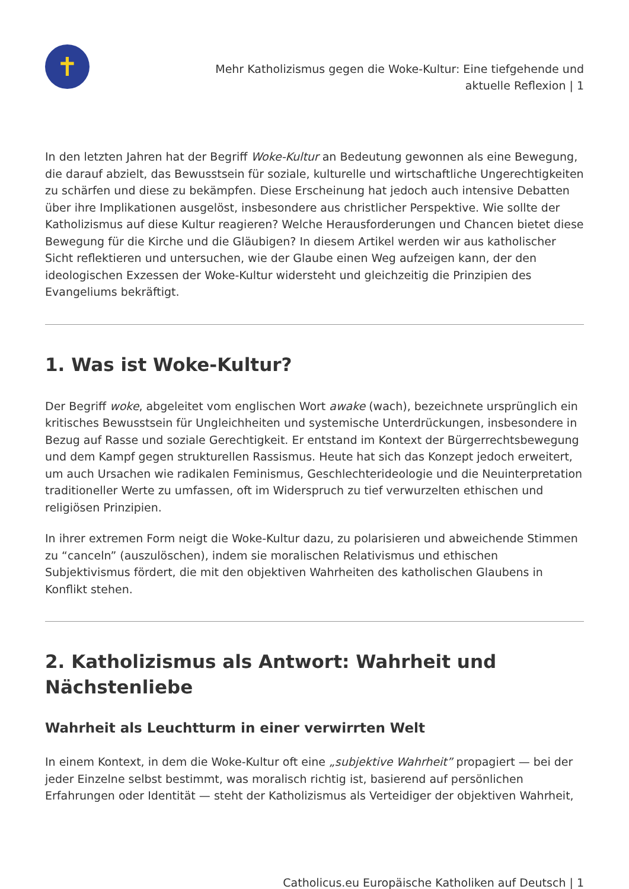✝
Mehr Katholizismus gegen die Woke-Kultur: Eine tiefgehende und
aktuelle Reflexion | 1
In den letzten Jahren hat der Begriff Woke-Kultur an Bedeutung gewonnen als eine Bewegung, die darauf abzielt, das Bewusstsein für soziale, kulturelle und wirtschaftliche Ungerechtigkeiten zu schärfen und diese zu bekämpfen. Diese Erscheinung hat jedoch auch intensive Debatten über ihre Implikationen ausgelöst, insbesondere aus christlicher Perspektive. Wie sollte der Katholizismus auf diese Kultur reagieren? Welche Herausforderungen und Chancen bietet diese Bewegung für die Kirche und die Gläubigen? In diesem Artikel werden wir aus katholischer Sicht reflektieren und untersuchen, wie der Glaube einen Weg aufzeigen kann, der den ideologischen Exzessen der Woke-Kultur widersteht und gleichzeitig die Prinzipien des Evangeliums bekräftigt.
1. Was ist Woke-Kultur?
Der Begriff woke, abgeleitet vom englischen Wort awake (wach), bezeichnete ursprünglich ein kritisches Bewusstsein für Ungleichheiten und systemische Unterdrückungen, insbesondere in Bezug auf Rasse und soziale Gerechtigkeit. Er entstand im Kontext der Bürgerrechtsbewegung und dem Kampf gegen strukturellen Rassismus. Heute hat sich das Konzept jedoch erweitert, um auch Ursachen wie radikalen Feminismus, Geschlechterideologie und die Neuinterpretation traditioneller Werte zu umfassen, oft im Widerspruch zu tief verwurzelten ethischen und religiösen Prinzipien.
In ihrer extremen Form neigt die Woke-Kultur dazu, zu polarisieren und abweichende Stimmen zu “canceln” (auszulöschen), indem sie moralischen Relativismus und ethischen Subjektivismus fördert, die mit den objektiven Wahrheiten des katholischen Glaubens in Konflikt stehen.
2. Katholizismus als Antwort: Wahrheit und Nächstenliebe
Wahrheit als Leuchtturm in einer verwirrten Welt
In einem Kontext, in dem die Woke-Kultur oft eine „subjektive Wahrheit” propagiert — bei der jeder Einzelne selbst bestimmt, was moralisch richtig ist, basierend auf persönlichen Erfahrungen oder Identität — steht der Katholizismus als Verteidiger der objektiven Wahrheit,
Catholicus.eu Europäische Katholiken auf Deutsch | 1